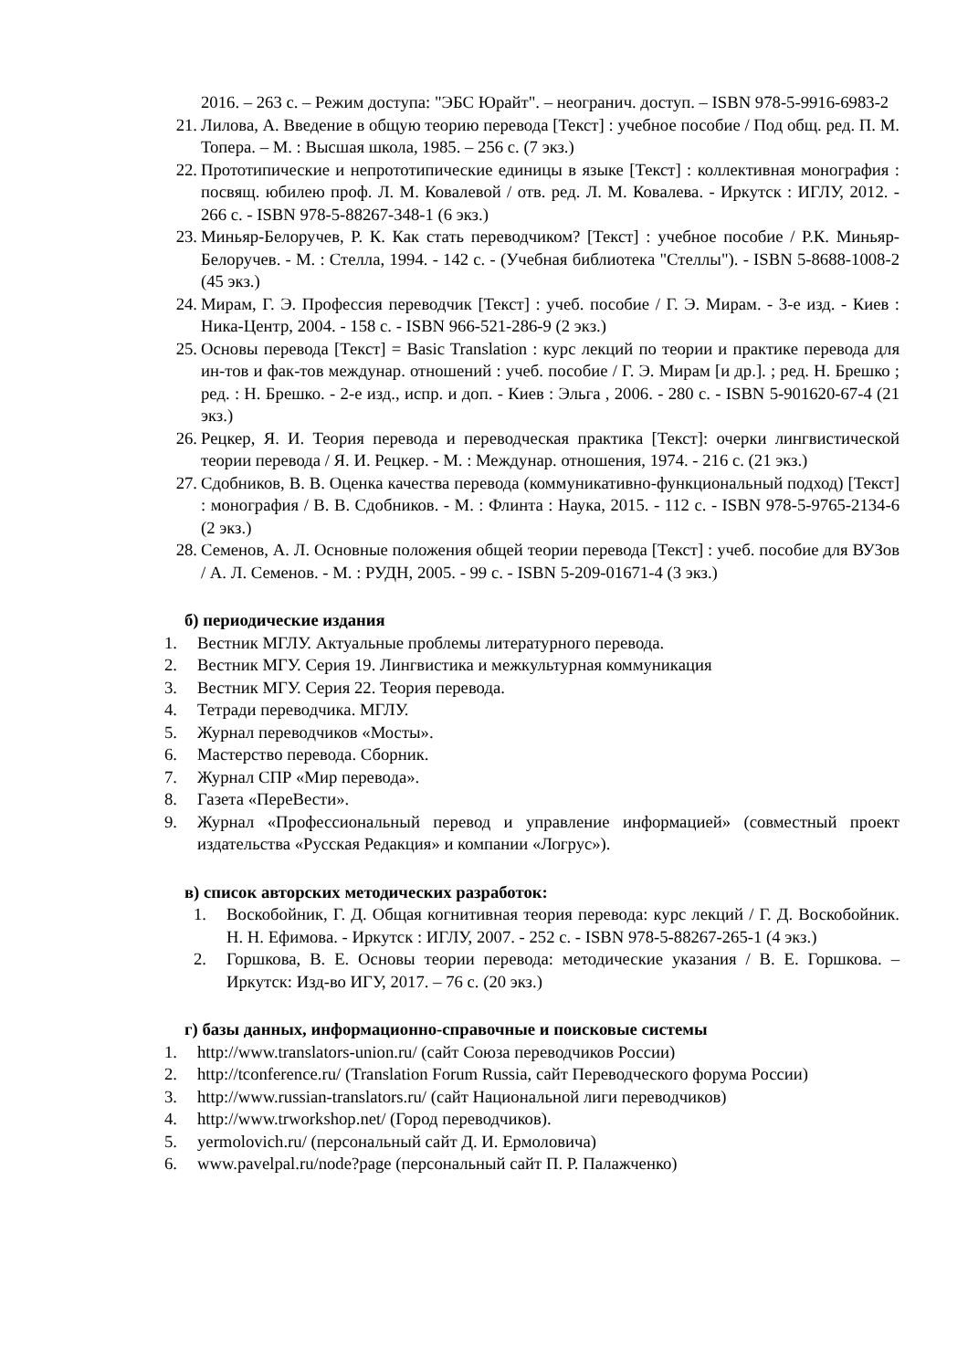2016. – 263 с. – Режим доступа: "ЭБС Юрайт". – неогранич. доступ. – ISBN 978-5-9916-6983-2
21. Лилова, А. Введение в общую теорию перевода [Текст] : учебное пособие / Под общ. ред. П. М. Топера. – М. : Высшая школа, 1985. – 256 с. (7 экз.)
22. Прототипические и непрототипические единицы в языке [Текст] : коллективная монография : посвящ. юбилею проф. Л. М. Ковалевой / отв. ред. Л. М. Ковалева. - Иркутск : ИГЛУ, 2012. - 266 с. - ISBN 978-5-88267-348-1 (6 экз.)
23. Миньяр-Белоручев, Р. К. Как стать переводчиком? [Текст] : учебное пособие / Р.К. Миньяр-Белоручев. - М. : Стелла, 1994. - 142 с. - (Учебная библиотека "Стеллы"). - ISBN 5-8688-1008-2 (45 экз.)
24. Мирам, Г. Э. Профессия переводчик [Текст] : учеб. пособие / Г. Э. Мирам. - 3-е изд. - Киев : Ника-Центр, 2004. - 158 с. - ISBN 966-521-286-9 (2 экз.)
25. Основы перевода [Текст] = Basic Translation : курс лекций по теории и практике перевода для ин-тов и фак-тов междунар. отношений : учеб. пособие / Г. Э. Мирам [и др.]. ; ред. Н. Брешко ; ред. : Н. Брешко. - 2-е изд., испр. и доп. - Киев : Эльга , 2006. - 280 с. - ISBN 5-901620-67-4 (21 экз.)
26. Рецкер, Я. И. Теория перевода и переводческая практика [Текст]: очерки лингвистической теории перевода / Я. И. Рецкер. - М. : Междунар. отношения, 1974. - 216 с. (21 экз.)
27. Сдобников, В. В. Оценка качества перевода (коммуникативно-функциональный подход) [Текст] : монография / В. В. Сдобников. - М. : Флинта : Наука, 2015. - 112 с. - ISBN 978-5-9765-2134-6 (2 экз.)
28. Семенов, А. Л. Основные положения общей теории перевода [Текст] : учеб. пособие для ВУЗов / А. Л. Семенов. - М. : РУДН, 2005. - 99 с. - ISBN 5-209-01671-4 (3 экз.)
б) периодические издания
1. Вестник МГЛУ. Актуальные проблемы литературного перевода.
2. Вестник МГУ. Серия 19. Лингвистика и межкультурная коммуникация
3. Вестник МГУ. Серия 22. Теория перевода.
4. Тетради переводчика. МГЛУ.
5. Журнал переводчиков «Мосты».
6. Мастерство перевода. Сборник.
7. Журнал СПР «Мир перевода».
8. Газета «ПереВести».
9. Журнал «Профессиональный перевод и управление информацией» (совместный проект издательства «Русская Редакция» и компании «Логрус»).
в) список авторских методических разработок:
1. Воскобойник, Г. Д. Общая когнитивная теория перевода: курс лекций / Г. Д. Воскобойник. Н. Н. Ефимова. - Иркутск : ИГЛУ, 2007. - 252 с. - ISBN 978-5-88267-265-1 (4 экз.)
2. Горшкова, В. Е. Основы теории перевода: методические указания / В. Е. Горшкова. – Иркутск: Изд-во ИГУ, 2017. – 76 с. (20 экз.)
г) базы данных, информационно-справочные и поисковые системы
1. http://www.translators-union.ru/ (сайт Союза переводчиков России)
2. http://tconference.ru/ (Translation Forum Russia, сайт Переводческого форума России)
3. http://www.russian-translators.ru/ (сайт Национальной лиги переводчиков)
4. http://www.trworkshop.net/ (Город переводчиков).
5. yermolovich.ru/ (персональный сайт Д. И. Ермоловича)
6. www.pavelpal.ru/node?page (персональный сайт П. Р. Палажченко)